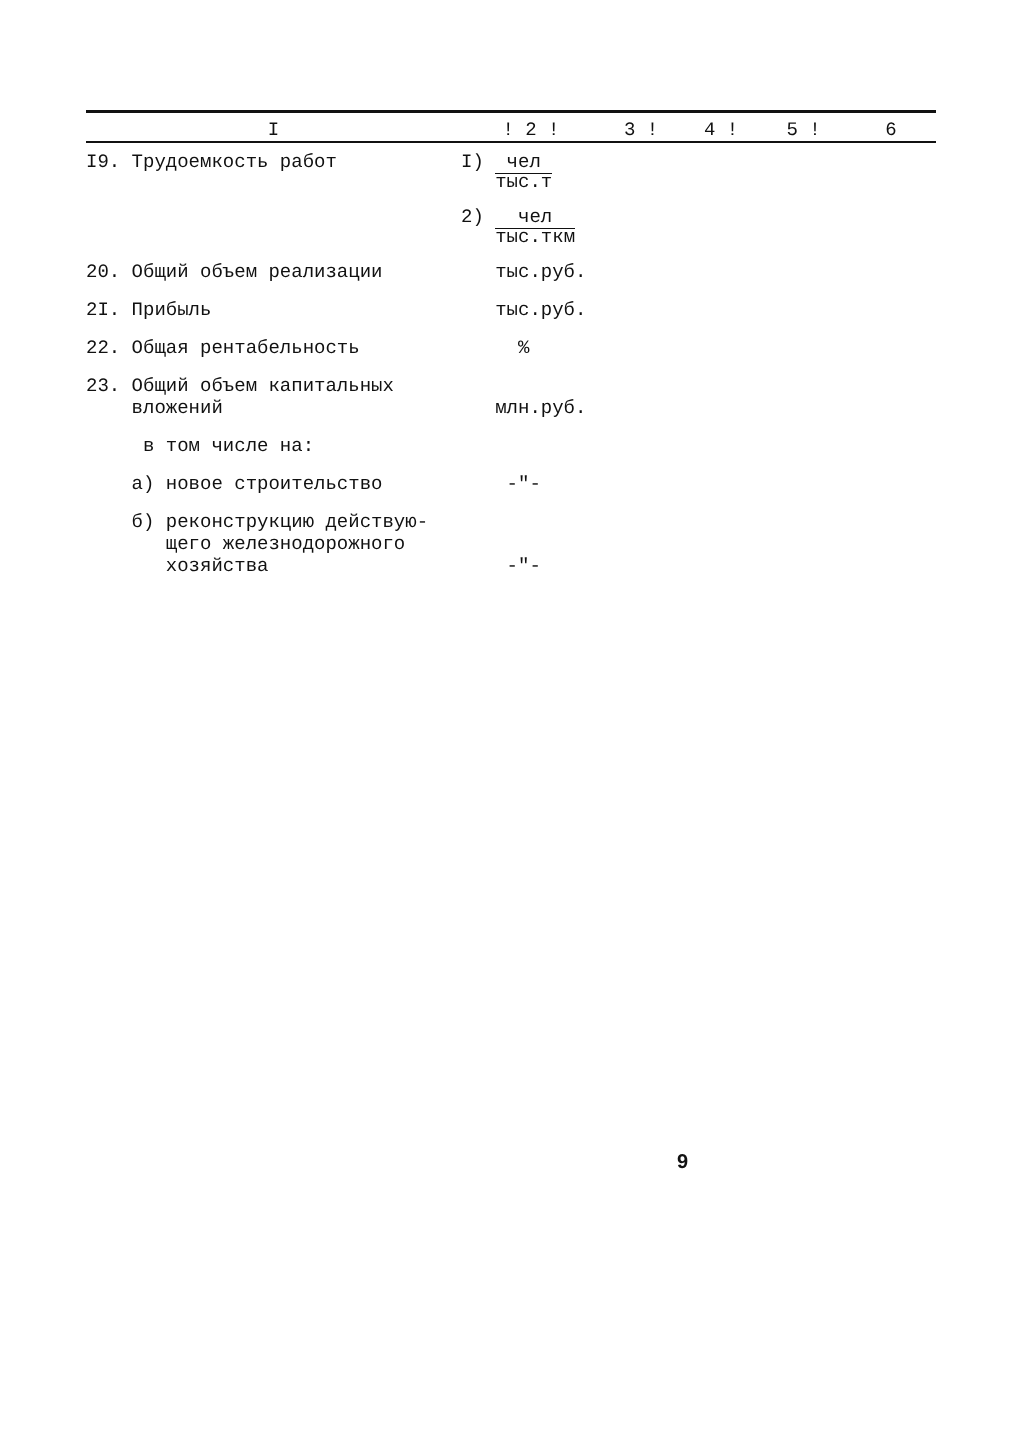| I | ! 2 ! | 3 ! | 4 ! | 5 ! | 6 |
| --- | --- | --- | --- | --- | --- |
| I9. Трудоемкость работ | I) чел тыс.т | | | | |
| | 2) чел тыс.ткм | | | | |
| 20. Общий объем реализации | тыс.руб. | | | | |
| 2I. Прибыль | тыс.руб. | | | | |
| 22. Общая рентабельность | % | | | | |
| 23. Общий объем капитальных вложений | млн.руб. | | | | |
| в том числе на: | | | | | |
| а) новое строительство | -"- | | | | |
| б) реконструкцию действую- щего железнодорожного хозяйства | -"- | | | | |
9